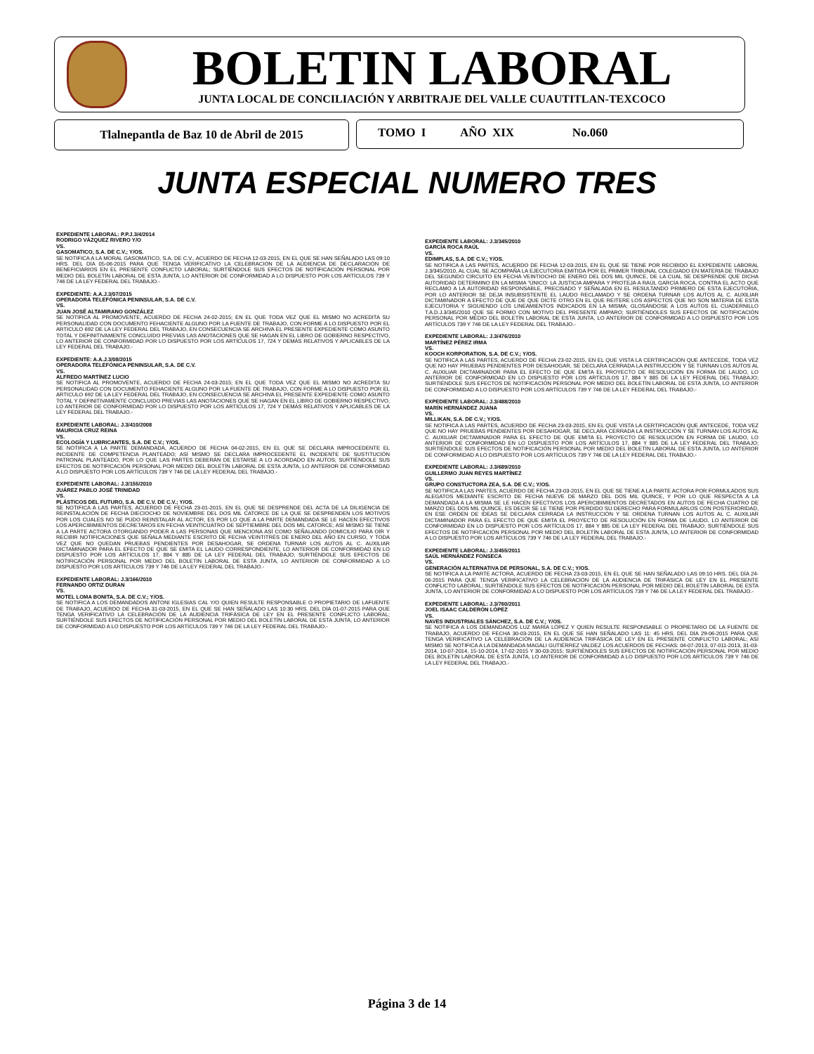BOLETIN LABORAL JUNTA LOCAL DE CONCILIACIÓN Y ARBITRAJE DEL VALLE CUAUTITLAN-TEXCOCO
Tlalnepantla de Baz 10 de Abril de 2015 TOMO I AÑO XIX No.060
JUNTA ESPECIAL NUMERO TRES
EXPEDIENTE LABORAL: P.P.J.3/4/2014
RODRIGO VÁZQUEZ RIVERO Y/O
VS.
GASOMATICO, S.A. DE C.V.; Y/OS.
SE NOTIFICA A LA MORAL GASOMATICO, S.A. DE C.V., ACUERDO DE FECHA 12-03-2015, EN EL QUE SE HAN SEÑALADO LAS 09:10 HRS. DEL DÍA 05-06-2015 PARA QUE TENGA VERIFICATIVO LA CELEBRACIÓN DE LA AUDIENCIA DE DECLARACIÓN DE BENEFICIARIOS EN EL PRESENTE CONFLICTO LABORAL; SURTIÉNDOLE SUS EFECTOS DE NOTIFICACIÓN PERSONAL POR MEDIO DEL BOLETÍN LABORAL DE ESTA JUNTA, LO ANTERIOR DE CONFORMIDAD A LO DISPUESTO POR LOS ARTÍCULOS 739 Y 746 DE LA LEY FEDERAL DEL TRABAJO.-
EXPEDIENTE: A.A.J.3/07/2015
OPERADORA TELEFÓNICA PENINSULAR, S.A. DE C.V.
VS.
JUAN JOSÉ ALTAMIRANO GONZÁLEZ
SE NOTIFICA AL PROMOVENTE, ACUERDO DE FECHA 24-02-2015; EN EL QUE TODA VEZ QUE EL MISMO NO ACREDITA SU PERSONALIDAD CON DOCUMENTO FEHACIENTE ALGUNO POR LA FUENTE DE TRABAJO, CON FORME A LO DISPUESTO POR EL ARTICULO 692 DE LA LEY FEDERAL DEL TRABAJO, EN CONSECUENCIA SE ARCHIVA EL PRESENTE EXPEDIENTE COMO ASUNTO TOTAL Y DEFINITIVAMENTE CONCLUIDO PREVIAS LAS ANOTACIONES QUE SE HAGAN EN EL LIBRO DE GOBIERNO RESPECTIVO, LO ANTERIOR DE CONFORMIDAD POR LO DISPUESTO POR LOS ARTÍCULOS 17, 724 Y DEMÁS RELATIVOS Y APLICABLES DE LA LEY FEDERAL DEL TRABAJO.-
EXPEDIENTE: A.A.J.3/08/2015
OPERADORA TELEFÓNICA PENINSULAR, S.A. DE C.V.
VS.
ALFREDO MARTÍNEZ LUCIO
SE NOTIFICA AL PROMOVENTE, ACUERDO DE FECHA 24-03-2015; EN EL QUE TODA VEZ QUE EL MISMO NO ACREDITA SU PERSONALIDAD CON DOCUMENTO FEHACIENTE ALGUNO POR LA FUENTE DE TRABAJO, CON FORME A LO DISPUESTO POR EL ARTICULO 692 DE LA LEY FEDERAL DEL TRABAJO, EN CONSECUENCIA SE ARCHIVA EL PRESENTE EXPEDIENTE COMO ASUNTO TOTAL Y DEFINITIVAMENTE CONCLUIDO PREVIAS LAS ANOTACIONES QUE SE HAGAN EN EL LIBRO DE GOBIERNO RESPECTIVO, LO ANTERIOR DE CONFORMIDAD POR LO DISPUESTO POR LOS ARTÍCULOS 17, 724 Y DEMÁS RELATIVOS Y APLICABLES DE LA LEY FEDERAL DEL TRABAJO.-
EXPEDIENTE LABORAL: J.3/410/2008
MAURICIA CRUZ REINA
VS.
ECOLOGÍA Y LUBRICANTES, S.A. DE C.V.; Y/OS.
SE NOTIFICA A LA PARTE DEMANDADA, ACUERDO DE FECHA 04-02-2015, EN EL QUE SE DECLARA IMPROCEDENTE EL INCIDENTE DE COMPETENCIA PLANTEADO; ASÍ MISMO SE DECLARA IMPROCEDENTE EL INCIDENTE DE SUSTITUCIÓN PATRONAL PLANTEADO, POR LO QUE LAS PARTES DEBERÁN DE ESTARSE A LO ACORDADO EN AUTOS; SURTIÉNDOLE SUS EFECTOS DE NOTIFICACIÓN PERSONAL POR MEDIO DEL BOLETÍN LABORAL DE ESTA JUNTA, LO ANTERIOR DE CONFORMIDAD A LO DISPUESTO POR LOS ARTÍCULOS 739 Y 746 DE LA LEY FEDERAL DEL TRABAJO.-
EXPEDIENTE LABORAL: J.3/155/2010
JUÁREZ PABLO JOSÉ TRINIDAD
VS.
PLÁSTICOS DEL FUTURO, S.A. DE C.V. DE C.V.; Y/OS.
SE NOTIFICA A LAS PARTES, ACUERDO DE FECHA 23-01-2015, EN EL QUE SE DESPRENDE DEL ACTA DE LA DILIGENCIA DE REINSTALACIÓN DE FECHA DIECIOCHO DE NOVIEMBRE DEL DOS MIL CATORCE DE LA QUE SE DESPRENDEN LOS MOTIVOS POR LOS CUALES NO SE PUDO REINSTALAR AL ACTOR, ES POR LO QUE A LA PARTE DEMANDADA SE LE HACEN EFECTIVOS LOS APERCIBIMIENTOS DECRETAROS EN FECHA VEINTICUATRO DE SEPTIEMBRE DEL DOS MIL CATORCE; ASÍ MISMO SE TIENE A LA PARTE ACTORA OTORGANDO PODER A LAS PERSONAS QUE MENCIONA ASÍ COMO SEÑALANDO DOMICILIO PARA OÍR Y RECIBIR NOTIFICACIONES QUE SEÑALA MEDIANTE ESCRITO DE FECHA VEINTITRÉS DE ENERO DEL AÑO EN CURSO, Y TODA VEZ QUE NO QUEDAN PRUEBAS PENDIENTES POR DESAHOGAR, SE ORDENA TURNAR LOS AUTOS AL C. AUXILIAR DICTAMINADOR PARA EL EFECTO DE QUE SE EMITA EL LAUDO CORRESPONDIENTE, LO ANTERIOR DE CONFORMIDAD EN LO DISPUESTO POR LOS ARTÍCULOS 17, 884 Y 885 DE LA LEY FEDERAL DEL TRABAJO; SURTIÉNDOLE SUS EFECTOS DE NOTIFICACIÓN PERSONAL POR MEDIO DEL BOLETÍN LABORAL DE ESTA JUNTA, LO ANTERIOR DE CONFORMIDAD A LO DISPUESTO POR LOS ARTÍCULOS 739 Y 746 DE LA LEY FEDERAL DEL TRABAJO.-
EXPEDIENTE LABORAL: J.3/166/2010
FERNANDO ORTIZ DURAN
VS.
MOTEL LOMA BONITA, S.A. DE C.V.; Y/OS.
SE NOTIFICA A LOS DEMANDADOS ANTONI IGLESIAS CAL Y/O QUIEN RESULTE RESPONSABLE O PROPIETARIO DE LAFUENTE DE TRABAJO, ACUERDO DE FECHA 31-03-2015, EN EL QUE SE HAN SEÑALADO LAS 10:30 HRS. DEL DÍA 01-07-2015 PARA QUE TENGA VERIFICATIVO LA CELEBRACIÓN DE LA AUDIENCIA TRIFÁSICA DE LEY EN EL PRESENTE CONFLICTO LABORAL; SURTIÉNDOLE SUS EFECTOS DE NOTIFICACIÓN PERSONAL POR MEDIO DEL BOLETÍN LABORAL DE ESTA JUNTA, LO ANTERIOR DE CONFORMIDAD A LO DISPUESTO POR LOS ARTÍCULOS 739 Y 746 DE LA LEY FEDERAL DEL TRABAJO.-
EXPEDIENTE LABORAL: J.3/345/2010
GARCÍA ROCA RAÚL
VS.
EDIMPLAS, S.A. DE C.V.; Y/OS.
SE NOTIFICA A LAS PARTES, ACUERDO DE FECHA 12-03-2015, EN EL QUE SE TIENE POR RECIBIDO EL EXPEDIENTE LABORAL J.3/345/2010, AL CUAL SE ACOMPAÑA LA EJECUTORIA EMITIDA POR EL PRIMER TRIBUNAL COLEGIADO EN MATERIA DE TRABAJO DEL SEGUNDO CIRCUITO EN FECHA VEINTIOCHO DE ENERO DEL DOS MIL QUINCE, DE LA CUAL SE DESPRENDE QUE DICHA AUTORIDAD DETERMINO EN LA MISMA “ÚNICO: LA JUSTICIA AMPARA Y PROTEJA A RAÚL GARCÍA ROCA, CONTRA EL ACTO QUE RECLAMO A LA AUTORIDAD RESPONSABLE, PRECISADO Y SEÑALADA EN EL RESULTANDO PRIMERO DE ESTA EJECUTORIA, POR LO ANTERIOR SE DEJA INSUBSISTENTE EL LAUDO RECLAMADO Y SE ORDENA TURNAR LOS AUTOS AL C. AUXILIAR DICTAMINADOR A EFECTO DE QUE DE QUE DICTE OTRO EN EL QUE REITERE LOS ASPECTOS QUE NO SON MATERIA DE ESTA EJECUTORIA Y SIGUIENDO LOS LINEAMIENTOS INDICADOS EN LA MISMA; GLOSÁNDOSE A LOS AUTOS EL CUADERNILLO T.A.D.J.3/345/2010 QUE SE FORMO CON MOTIVO DEL PRESENTE AMPARO; SURTIÉNDOLES SUS EFECTOS DE NOTIFICACIÓN PERSONAL POR MEDIO DEL BOLETÍN LABORAL DE ESTA JUNTA, LO ANTERIOR DE CONFORMIDAD A LO DISPUESTO POR LOS ARTÍCULOS 739 Y 746 DE LA LEY FEDERAL DEL TRABAJO.-
EXPEDIENTE LABORAL: J.3/476/2010
MARTÍNEZ PÉREZ IRMA
VS.
KOOCH KORPORATION, S.A. DE C.V.; Y/OS.
SE NOTIFICA A LAS PARTES, ACUERDO DE FECHA 23-02-2015, EN EL QUE VISTA LA CERTIFICACIÓN QUE ANTECEDE, TODA VEZ QUE NO HAY PRUEBAS PENDIENTES POR DESAHOGAR, SE DECLARA CERRADA LA INSTRUCCIÓN Y SE TURNAN LOS AUTOS AL C. AUXILIAR DICTAMINADOR PARA EL EFECTO DE QUE EMITA EL PROYECTO DE RESOLUCIÓN EN FORMA DE LAUDO, LO ANTERIOR DE CONFORMIDAD EN LO DISPUESTO POR LOS ARTÍCULOS 17, 884 Y 885 DE LA LEY FEDERAL DEL TRABAJO; SURTIÉNDOLE SUS EFECTOS DE NOTIFICACIÓN PERSONAL POR MEDIO DEL BOLETÍN LABORAL DE ESTA JUNTA, LO ANTERIOR DE CONFORMIDAD A LO DISPUESTO POR LOS ARTÍCULOS 739 Y 746 DE LA LEY FEDERAL DEL TRABAJO.-
EXPEDIENTE LABORAL: J.3/488/2010
MARÍN HERNÁNDEZ JUANA
VS.
MILLIKAN, S.A. DE C.V.; Y/OS.
SE NOTIFICA A LAS PARTES, ACUERDO DE FECHA 23-03-2015, EN EL QUE VISTA LA CERTIFICACIÓN QUE ANTECEDE, TODA VEZ QUE NO HAY PRUEBAS PENDIENTES POR DESAHOGAR, SE DECLARA CERRADA LA INSTRUCCIÓN Y SE TURNAN LOS AUTOS AL C. AUXILIAR DICTAMINADOR PARA EL EFECTO DE QUE EMITA EL PROYECTO DE RESOLUCIÓN EN FORMA DE LAUDO, LO ANTERIOR DE CONFORMIDAD EN LO DISPUESTO POR LOS ARTÍCULOS 17, 884 Y 885 DE LA LEY FEDERAL DEL TRABAJO; SURTIÉNDOLE SUS EFECTOS DE NOTIFICACIÓN PERSONAL POR MEDIO DEL BOLETÍN LABORAL DE ESTA JUNTA, LO ANTERIOR DE CONFORMIDAD A LO DISPUESTO POR LOS ARTÍCULOS 739 Y 746 DE LA LEY FEDERAL DEL TRABAJO.-
EXPEDIENTE LABORAL: J.3/689/2010
GUILLERMO JUAN REYES MARTÍNEZ
VS.
GRUPO CONSTUCTORA ZEA, S.A. DE C.V.; Y/OS.
SE NOTIFICA A LAS PARTES, ACUERDO DE FECHA 23-03-2015, EN EL QUE SE TIENE A LA PARTE ACTORA POR FORMULADOS SUS ALEGATOS MEDIANTE ESCRITO DE FECHA NUEVE DE MARZO DEL DOS MIL QUINCE, Y POR LO QUE RESPECTA A LA DEMANDADA A LA MISMA SE LE HACEN EFECTIVOS LOS APERCIBIMIENTOS DECRETADOS EN AUTOS DE FECHA CUATRO DE MARZO DEL DOS MIL QUINCE, ES DECIR SE LE TIENE POR PERDIDO SU DERECHO PARA FORMULARLOS CON POSTERIORIDAD, EN ESE ORDEN DE IDEAS SE DECLARA CERRADA LA INSTRUCCIÓN Y SE ORDENA TURNAN LOS AUTOS AL C. AUXILIAR DICTAMINADOR PARA EL EFECTO DE QUE EMITA EL PROYECTO DE RESOLUCIÓN EN FORMA DE LAUDO, LO ANTERIOR DE CONFORMIDAD EN LO DISPUESTO POR LOS ARTÍCULOS 17, 884 Y 885 DE LA LEY FEDERAL DEL TRABAJO; SURTIÉNDOLE SUS EFECTOS DE NOTIFICACIÓN PERSONAL POR MEDIO DEL BOLETÍN LABORAL DE ESTA JUNTA, LO ANTERIOR DE CONFORMIDAD A LO DISPUESTO POR LOS ARTÍCULOS 739 Y 746 DE LA LEY FEDERAL DEL TRABAJO.-
EXPEDIENTE LABORAL: J.3/455/2011
SAÚL HERNÁNDEZ FONSECA
VS.
GENERACIÓN ALTERNATIVA DE PERSONAL, S.A. DE C.V.; Y/OS.
SE NOTIFICA A LA PARTE ACTORA, ACUERDO DE FECHA 23-03-2015, EN EL QUE SE HAN SEÑALADO LAS 09:10 HRS. DEL DÍA 24-06-2015 PARA QUE TENGA VERIFICATIVO LA CELEBRACIÓN DE LA AUDIENCIA DE TRIFÁSICA DE LEY EN EL PRESENTE CONFLICTO LABORAL; SURTIÉNDOLE SUS EFECTOS DE NOTIFICACIÓN PERSONAL POR MEDIO DEL BOLETÍN LABORAL DE ESTA JUNTA, LO ANTERIOR DE CONFORMIDAD A LO DISPUESTO POR LOS ARTÍCULOS 739 Y 746 DE LA LEY FEDERAL DEL TRABAJO.-
EXPEDIENTE LABORAL: J.3/760/2011
JOEL ISAAC CALDERÓN LÓPEZ
VS.
NAVES INDUSTRIALES SÁNCHEZ, S.A. DE C.V.; Y/OS.
SE NOTIFICA A LOS DEMANDADOS LUZ MARÍA LÓPEZ Y QUIEN RESULTE RESPONSABLE O PROPIETARIO DE LA FUENTE DE TRABAJO, ACUERDO DE FECHA 30-03-2015, EN EL QUE SE HAN SEÑALADO LAS 11: 45 HRS. DEL DÍA 29-06-2015 PARA QUE TENGA VERIFICATIVO LA CELEBRACIÓN DE LA AUDIENCIA TRIFÁSICA DE LEY EN EL PRESENTE CONFLICTO LABORAL; ASÍ MISMO SE NOTIFICA A LA DEMANDADA MAGALI GUTIÉRREZ VALDEZ LOS ACUERDOS DE FECHAS: 04-07-2013, 07-011-2013, 31-03-2014, 10-07-2014, 15-10-2014, 17-02-2015 Y 30-03-2015; SURTIÉNDOLES SUS EFECTOS DE NOTIFICACIÓN PERSONAL POR MEDIO DEL BOLETÍN LABORAL DE ESTA JUNTA, LO ANTERIOR DE CONFORMIDAD A LO DISPUESTO POR LOS ARTÍCULOS 739 Y 746 DE LA LEY FEDERAL DEL TRABAJO.-
Página 3 de 14